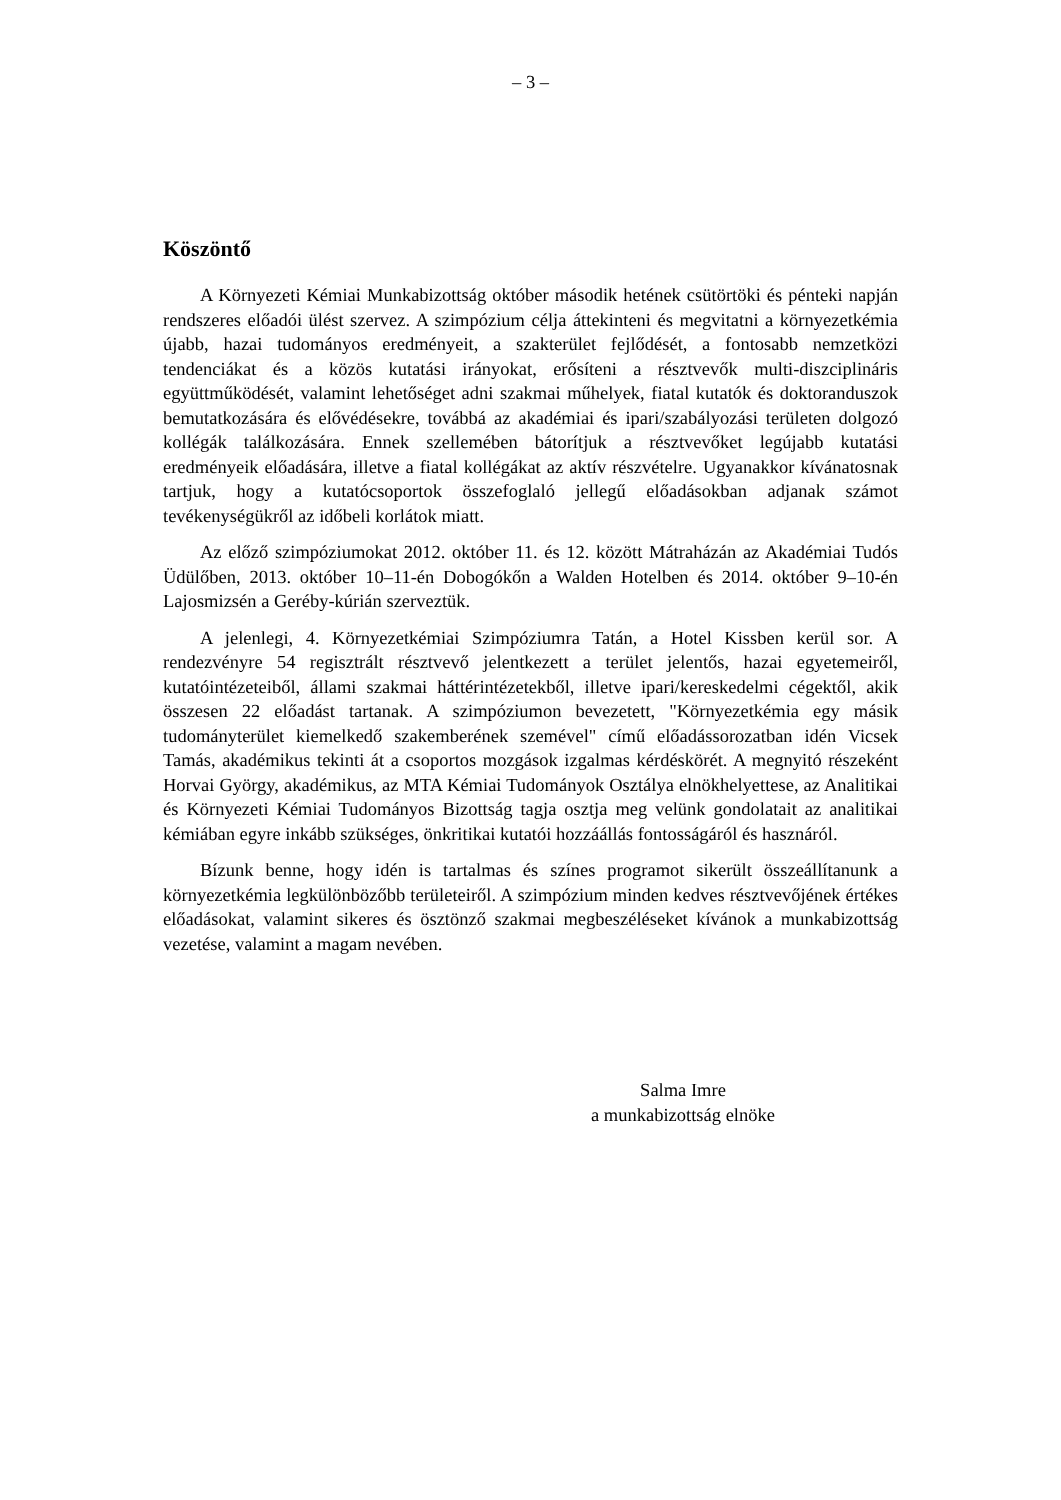– 3 –
Köszöntő
A Környezeti Kémiai Munkabizottság október második hetének csütörtöki és pénteki napján rendszeres előadói ülést szervez. A szimpózium célja áttekinteni és megvitatni a környezetkémia újabb, hazai tudományos eredményeit, a szakterület fejlődését, a fontosabb nemzetközi tendenciákat és a közös kutatási irányokat, erősíteni a résztvevők multi-diszciplináris együttműködését, valamint lehetőséget adni szakmai műhelyek, fiatal kutatók és doktoranduszok bemutatkozására és elővédésekre, továbbá az akadémiai és ipari/szabályozási területen dolgozó kollégák találkozására. Ennek szellemében bátorítjuk a résztvevőket legújabb kutatási eredményeik előadására, illetve a fiatal kollégákat az aktív részvételre. Ugyanakkor kívánatosnak tartjuk, hogy a kutatócsoportok összefoglaló jellegű előadásokban adjanak számot tevékenységükről az időbeli korlátok miatt.
Az előző szimpóziumokat 2012. október 11. és 12. között Mátraházán az Akadémiai Tudós Üdülőben, 2013. október 10–11-én Dobogókőn a Walden Hotelben és 2014. október 9–10-én Lajosmizsén a Geréby-kúrián szerveztük.
A jelenlegi, 4. Környezetkémiai Szimpóziumra Tatán, a Hotel Kissben kerül sor. A rendezvényre 54 regisztrált résztvevő jelentkezett a terület jelentős, hazai egyetemeiről, kutatóintézeteiből, állami szakmai háttérintézetekből, illetve ipari/kereskedelmi cégektől, akik összesen 22 előadást tartanak. A szimpóziumon bevezetett, "Környezetkémia egy másik tudományterület kiemelkedő szakemberének szemével" című előadássorozatban idén Vicsek Tamás, akadémikus tekinti át a csoportos mozgások izgalmas kérdéskörét. A megnyitó részeként Horvai György, akadémikus, az MTA Kémiai Tudományok Osztálya elnökhelyettese, az Analitikai és Környezeti Kémiai Tudományos Bizottság tagja osztja meg velünk gondolatait az analitikai kémiában egyre inkább szükséges, önkritikai kutatói hozzáállás fontosságáról és hasznáról.
Bízunk benne, hogy idén is tartalmas és színes programot sikerült összeállítanunk a környezetkémia legkülönbözőbb területeiről. A szimpózium minden kedves résztvevőjének értékes előadásokat, valamint sikeres és ösztönző szakmai megbeszéléseket kívánok a munkabizottság vezetése, valamint a magam nevében.
Salma Imre
a munkabizottság elnöke